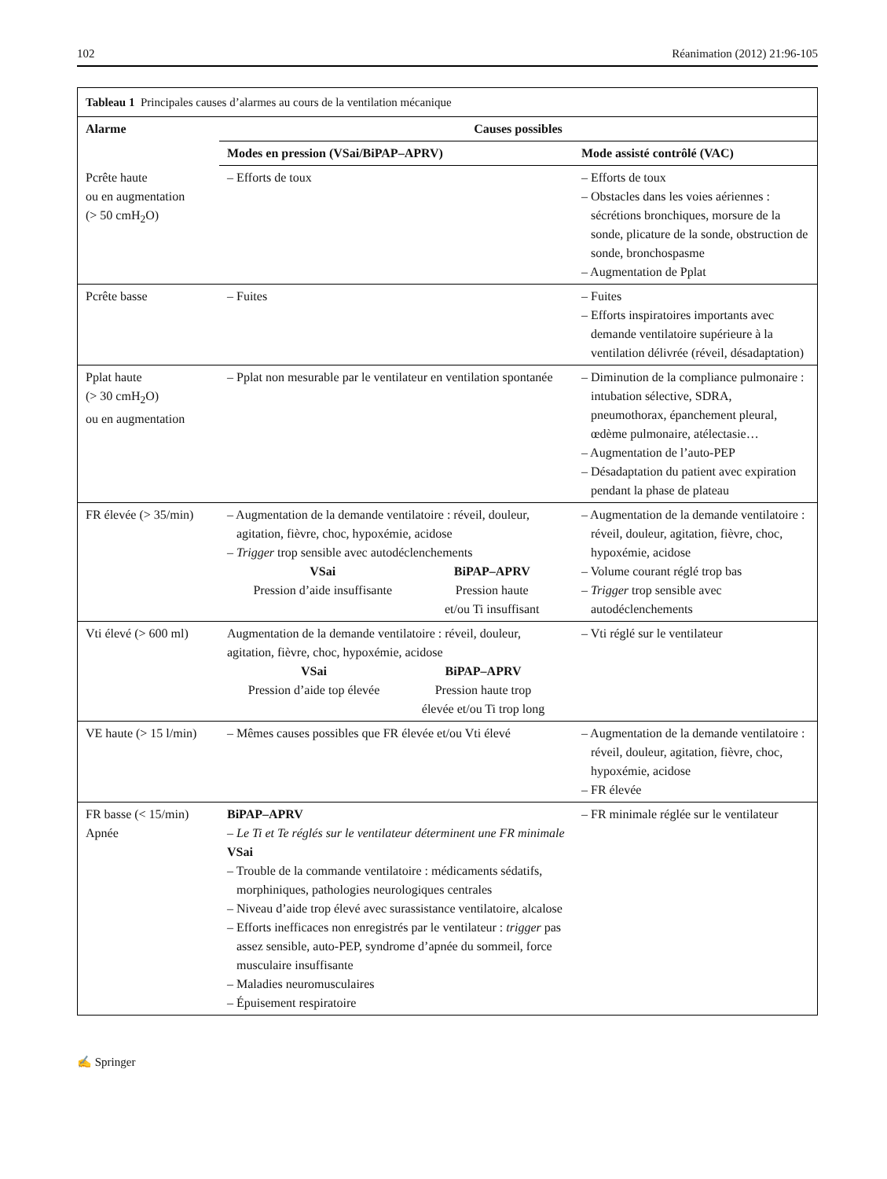102 Réanimation (2012) 21:96-105
| Tableau 1 Principales causes d’alarmes au cours de la ventilation mécanique | | |
| --- | --- | --- |
| Alarme | Causes possibles | |
| | Modes en pression (VSai/BiPAP–APRV) | Mode assisté contrôlé (VAC) |
| Pcrête haute ou en augmentation (> 50 cmH<sub>2</sub>O) | – Efforts de toux | – Efforts de toux – Obstacles dans les voies aériennes : sécrétions bronchiques, morsure de la sonde, plicature de la sonde, obstruction de sonde, bronchospasme – Augmentation de Pplat |
| Pcrête basse | – Fuites | – Fuites – Efforts inspiratoires importants avec demande ventilatoire supérieure à la ventilation délivrée (réveil, désadaptation) |
| Pplat haute (> 30 cmH<sub>2</sub>O) ou en augmentation | – Pplat non mesurable par le ventilateur en ventilation spontanée | – Diminution de la compliance pulmonaire : intubation sélective, SDRA, pneumothorax, épanchement pleural, œdème pulmonaire, atélectasie… – Augmentation de l’auto-PEP – Désadaptation du patient avec expiration pendant la phase de plateau |
| FR élevée (> 35/min) | – Augmentation de la demande ventilatoire : réveil, douleur, agitation, fièvre, choc, hypoxémie, acidose – Trigger trop sensible avec autodéclenchements VSai Pression d’aide insuffisante BiPAP–APRV Pression haute et/ou Ti insuffisant | – Augmentation de la demande ventilatoire : réveil, douleur, agitation, fièvre, choc, hypoxémie, acidose – Volume courant réglé trop bas – Trigger trop sensible avec autodéclenchements |
| Vti élevé (> 600 ml) | Augmentation de la demande ventilatoire : réveil, douleur, agitation, fièvre, choc, hypoxémie, acidose VSai Pression d’aide top élevée BiPAP–APRV Pression haute trop élevée et/ou Ti trop long | – Vti réglé sur le ventilateur |
| VE haute (> 15 l/min) | – Mêmes causes possibles que FR élevée et/ou Vti élevé | – Augmentation de la demande ventilatoire : réveil, douleur, agitation, fièvre, choc, hypoxémie, acidose – FR élevée |
| FR basse (< 15/min) Apnée | BiPAP–APRV – Le Ti et Te réglés sur le ventilateur déterminent une FR minimale VSai – Trouble de la commande ventilatoire : médicaments sédatifs, morphiniques, pathologies neurologiques centrales – Niveau d’aide trop élevé avec surassistance ventilatoire, alcalose – Efforts inefficaces non enregistrés par le ventilateur : trigger pas assez sensible, auto-PEP, syndrome d’apnée du sommeil, force musculaire insuffisante – Maladies neuromusculaires – Épuisement respiratoire | – FR minimale réglée sur le ventilateur |
✍ Springer